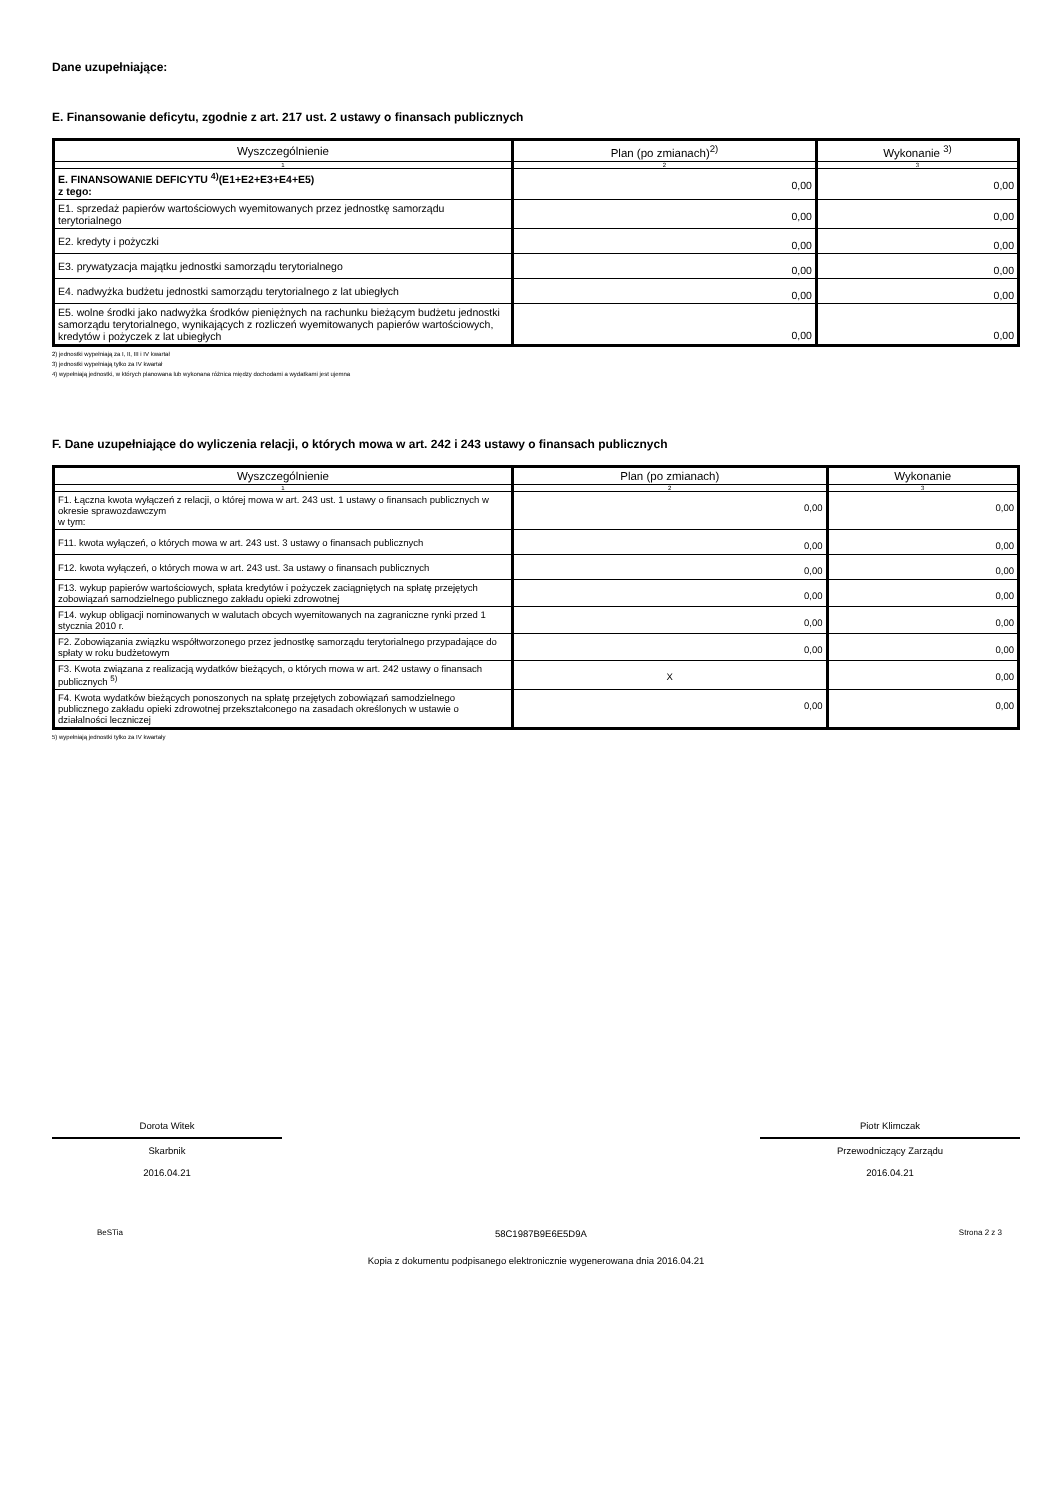Dane uzupełniające:
E. Finansowanie deficytu, zgodnie z art. 217 ust. 2 ustawy o finansach publicznych
| Wyszczególnienie | Plan (po zmianach)<sup>2)</sup> | Wykonanie <sup>3)</sup> |
| --- | --- | --- |
| 1 | 2 | 3 |
| E. FINANSOWANIE DEFICYTU <sup>4)</sup>(E1+E2+E3+E4+E5) z tego: | 0,00 | 0,00 |
| E1. sprzedaż papierów wartościowych wyemitowanych przez jednostkę samorządu terytorialnego | 0,00 | 0,00 |
| E2. kredyty i pożyczki | 0,00 | 0,00 |
| E3. prywatyzacja majątku jednostki samorządu terytorialnego | 0,00 | 0,00 |
| E4. nadwyżka budżetu jednostki samorządu terytorialnego z lat ubiegłych | 0,00 | 0,00 |
| E5. wolne środki jako nadwyżka środków pieniężnych na rachunku bieżącym budżetu jednostki samorządu terytorialnego, wynikających z rozliczeń wyemitowanych papierów wartościowych, kredytów i pożyczek z lat ubiegłych | 0,00 | 0,00 |
2) jednostki wypełniają za I, II, III i IV kwartał
3) jednostki wypełniają tylko za IV kwartał
4) wypełniają jednostki, w których planowana lub wykonana różnica między dochodami a wydatkami jest ujemna
F. Dane uzupełniające do wyliczenia relacji, o których mowa w art. 242 i 243 ustawy o finansach publicznych
| Wyszczególnienie | Plan (po zmianach) | Wykonanie |
| --- | --- | --- |
| 1 | 2 | 3 |
| F1. Łączna kwota wyłączeń z relacji, o której mowa w art. 243 ust. 1 ustawy o finansach publicznych w okresie sprawozdawczym w tym: | 0,00 | 0,00 |
| F11. kwota wyłączeń, o których mowa w art. 243 ust. 3 ustawy o finansach publicznych | 0,00 | 0,00 |
| F12. kwota wyłączeń, o których mowa w art. 243 ust. 3a ustawy o finansach publicznych | 0,00 | 0,00 |
| F13. wykup papierów wartościowych, spłata kredytów i pożyczek zaciągniętych na spłatę przejętych zobowiązań samodzielnego publicznego zakładu opieki zdrowotnej | 0,00 | 0,00 |
| F14. wykup obligacji nominowanych w walutach obcych wyemitowanych na zagraniczne rynki przed 1 stycznia 2010 r. | 0,00 | 0,00 |
| F2. Zobowiązania związku współtworzonego przez jednostkę samorządu terytorialnego przypadające do spłaty w roku budżetowym | 0,00 | 0,00 |
| F3. Kwota związana z realizacją wydatków bieżących, o których mowa w art. 242 ustawy o finansach publicznych <sup>5)</sup> | X | 0,00 |
| F4. Kwota wydatków bieżących ponoszonych na spłatę przejętych zobowiązań samodzielnego publicznego zakładu opieki zdrowotnej przekształconego na zasadach określonych w ustawie o działalności leczniczej | 0,00 | 0,00 |
5) wypełniają jednostki tylko za IV kwartały
Dorota Witek
Skarbnik
2016.04.21
Piotr Klimczak
Przewodniczący Zarządu
2016.04.21
BeSTia 58C1987B9E6E5D9A Strona 2 z 3
Kopia z dokumentu podpisanego elektronicznie wygenerowana dnia 2016.04.21